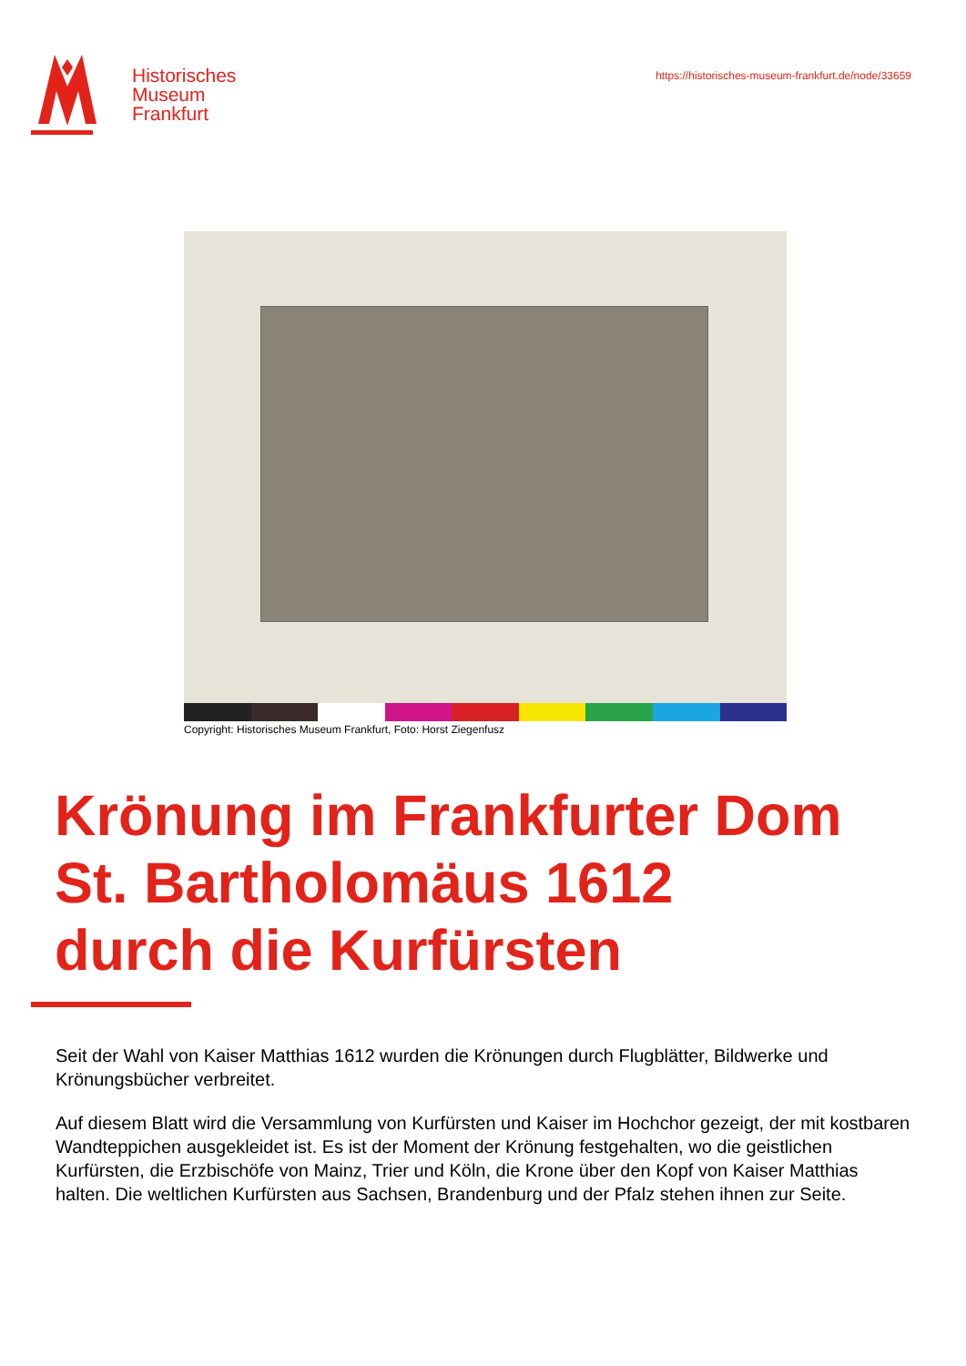Historisches
Museum
Frankfurt
https://historisches-museum-frankfurt.de/node/33659
Copyright: Historisches Museum Frankfurt, Foto: Horst Ziegenfusz
Krönung im Frankfurter Dom
St. Bartholomäus 1612
durch die Kurfürsten
Seit der Wahl von Kaiser Matthias 1612 wurden die Krönungen durch Flugblätter, Bildwerke und Krönungsbücher verbreitet.
Auf diesem Blatt wird die Versammlung von Kurfürsten und Kaiser im Hochchor gezeigt, der mit kostbaren Wandteppichen ausgekleidet ist. Es ist der Moment der Krönung festgehalten, wo die geistlichen Kurfürsten, die Erzbischöfe von Mainz, Trier und Köln, die Krone über den Kopf von Kaiser Matthias halten. Die weltlichen Kurfürsten aus Sachsen, Brandenburg und der Pfalz stehen ihnen zur Seite.